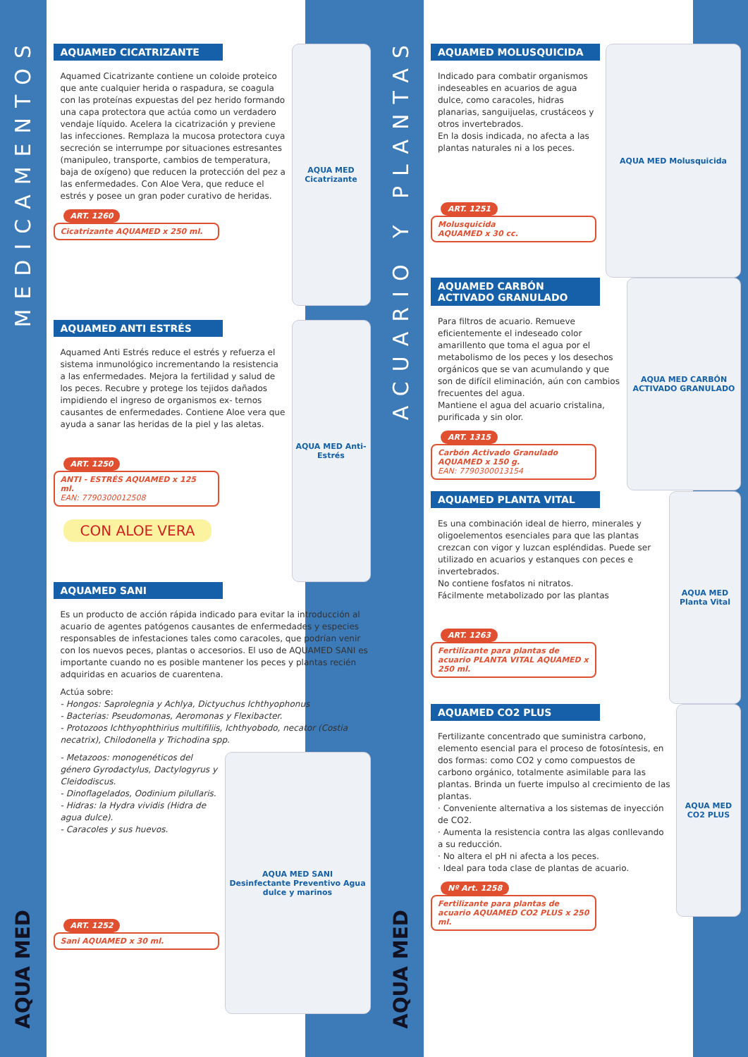MEDICAMENTOS
AQUA MED
AQUAMED CICATRIZANTE
Aquamed Cicatrizante contiene un coloide proteico que ante cualquier herida o raspadura, se coagula con las proteínas expuestas del pez herido formando una capa protectora que actúa como un verdadero vendaje líquido. Acelera la cicatrización y previene las infecciones. Remplaza la mucosa protectora cuya secreción se interrumpe por situaciones estresantes (manipuleo, transporte, cambios de temperatura, baja de oxígeno) que reducen la protección del pez a las enfermedades. Con Aloe Vera, que reduce el estrés y posee un gran poder curativo de heridas.
ART. 1260
Cicatrizante AQUAMED x 250 ml.
AQUA MED Cicatrizante
AQUAMED ANTI ESTRÉS
Aquamed Anti Estrés reduce el estrés y refuerza el sistema inmunológico incrementando la resistencia a las enfermedades. Mejora la fertilidad y salud de los peces. Recubre y protege los tejidos dañados impidiendo el ingreso de organismos ex- ternos causantes de enfermedades. Contiene Aloe vera que ayuda a sanar las heridas de la piel y las aletas.
ART. 1250
ANTI - ESTRÉS AQUAMED x 125 ml.
EAN: 7790300012508
CON ALOE VERA
AQUA MED Anti-Estrés
AQUAMED SANI
Es un producto de acción rápida indicado para evitar la introducción al acuario de agentes patógenos causantes de enfermedades y especies responsables de infestaciones tales como caracoles, que podrían venir con los nuevos peces, plantas o accesorios. El uso de AQUAMED SANI es importante cuando no es posible mantener los peces y plantas recién adquiridas en acuarios de cuarentena.
Actúa sobre:
- Hongos: Saprolegnia y Achlya, Dictyuchus Ichthyophonus
- Bacterias: Pseudomonas, Aeromonas y Flexibacter.
- Protozoos Ichthyophthirius multifiliis, Ichthyobodo, necator (Costia necatrix), Chilodonella y Trichodina spp.
- Metazoos: monogenéticos del género Gyrodactylus, Dactylogyrus y Cleidodiscus.
- Dinoflagelados, Oodinium pilullaris.
- Hidras: la Hydra vividis (Hidra de agua dulce).
- Caracoles y sus huevos.
ART. 1252
Sani AQUAMED x 30 ml.
AQUA MED SANI
Desinfectante Preventivo Agua dulce y marinos
ACUARIO Y PLANTAS
AQUA MED
AQUAMED MOLUSQUICIDA
Indicado para combatir organismos indeseables en acuarios de agua dulce, como caracoles, hidras planarias, sanguijuelas, crustáceos y otros invertebrados.
En la dosis indicada, no afecta a las plantas naturales ni a los peces.
ART. 1251
Molusquicida
AQUAMED x 30 cc.
AQUA MED Molusquicida
AQUAMED CARBÓN ACTIVADO GRANULADO
Para filtros de acuario. Remueve eficientemente el indeseado color amarillento que toma el agua por el metabolismo de los peces y los desechos orgánicos que se van acumulando y que son de difícil eliminación, aún con cambios frecuentes del agua.
Mantiene el agua del acuario cristalina, purificada y sin olor.
ART. 1315
Carbón Activado Granulado AQUAMED x 150 g.
EAN: 7790300013154
AQUA MED CARBÓN ACTIVADO GRANULADO
AQUAMED PLANTA VITAL
Es una combinación ideal de hierro, minerales y oligoelementos esenciales para que las plantas crezcan con vigor y luzcan espléndidas. Puede ser utilizado en acuarios y estanques con peces e invertebrados.
No contiene fosfatos ni nitratos.
Fácilmente metabolizado por las plantas
ART. 1263
Fertilizante para plantas de acuario PLANTA VITAL AQUAMED x 250 ml.
AQUA MED Planta Vital
AQUAMED CO2 PLUS
Fertilizante concentrado que suministra carbono, elemento esencial para el proceso de fotosíntesis, en dos formas: como CO2 y como compuestos de carbono orgánico, totalmente asimilable para las plantas. Brinda un fuerte impulso al crecimiento de las plantas.
· Conveniente alternativa a los sistemas de inyección de CO2.
· Aumenta la resistencia contra las algas conllevando a su reducción.
· No altera el pH ni afecta a los peces.
· Ideal para toda clase de plantas de acuario.
Nº Art. 1258
Fertilizante para plantas de acuario AQUAMED CO2 PLUS x 250 ml.
AQUA MED CO2 PLUS